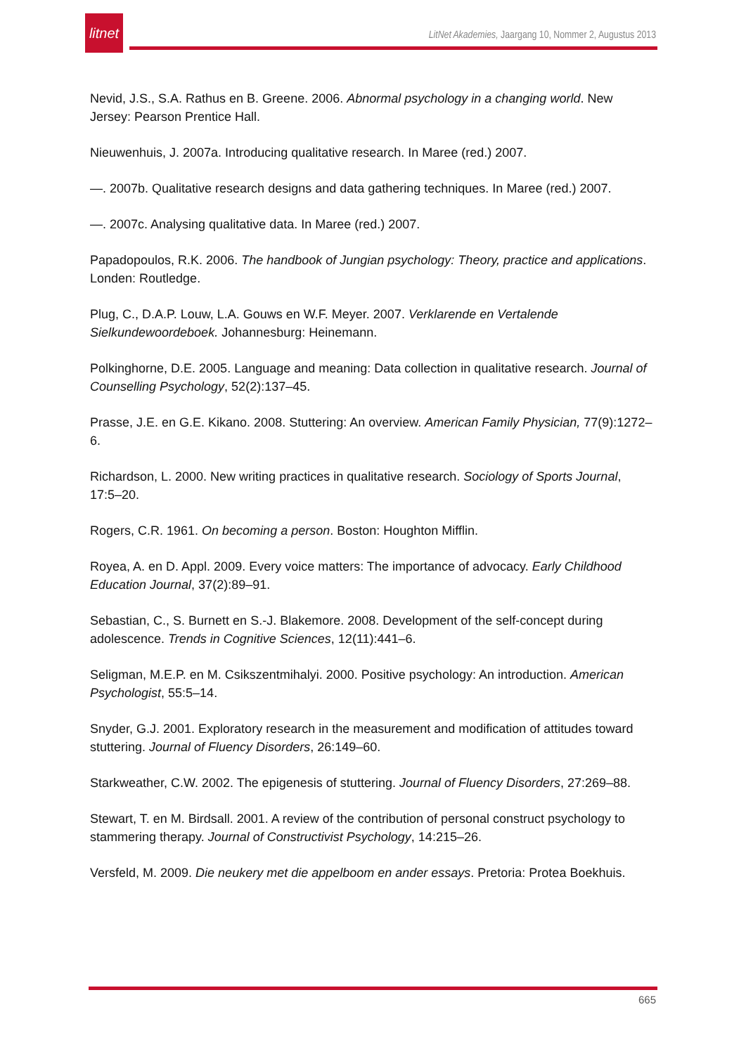litnet
LitNet Akademies, Jaargang 10, Nommer 2, Augustus 2013
Nevid, J.S., S.A. Rathus en B. Greene. 2006. Abnormal psychology in a changing world. New Jersey: Pearson Prentice Hall.
Nieuwenhuis, J. 2007a. Introducing qualitative research. In Maree (red.) 2007.
—. 2007b. Qualitative research designs and data gathering techniques. In Maree (red.) 2007.
—. 2007c. Analysing qualitative data. In Maree (red.) 2007.
Papadopoulos, R.K. 2006. The handbook of Jungian psychology: Theory, practice and applications. Londen: Routledge.
Plug, C., D.A.P. Louw, L.A. Gouws en W.F. Meyer. 2007. Verklarende en Vertalende Sielkundewoordeboek. Johannesburg: Heinemann.
Polkinghorne, D.E. 2005. Language and meaning: Data collection in qualitative research. Journal of Counselling Psychology, 52(2):137–45.
Prasse, J.E. en G.E. Kikano. 2008. Stuttering: An overview. American Family Physician, 77(9):1272–6.
Richardson, L. 2000. New writing practices in qualitative research. Sociology of Sports Journal, 17:5–20.
Rogers, C.R. 1961. On becoming a person. Boston: Houghton Mifflin.
Royea, A. en D. Appl. 2009. Every voice matters: The importance of advocacy. Early Childhood Education Journal, 37(2):89–91.
Sebastian, C., S. Burnett en S.-J. Blakemore. 2008. Development of the self-concept during adolescence. Trends in Cognitive Sciences, 12(11):441–6.
Seligman, M.E.P. en M. Csikszentmihalyi. 2000. Positive psychology: An introduction. American Psychologist, 55:5–14.
Snyder, G.J. 2001. Exploratory research in the measurement and modification of attitudes toward stuttering. Journal of Fluency Disorders, 26:149–60.
Starkweather, C.W. 2002. The epigenesis of stuttering. Journal of Fluency Disorders, 27:269–88.
Stewart, T. en M. Birdsall. 2001. A review of the contribution of personal construct psychology to stammering therapy. Journal of Constructivist Psychology, 14:215–26.
Versfeld, M. 2009. Die neukery met die appelboom en ander essays. Pretoria: Protea Boekhuis.
665